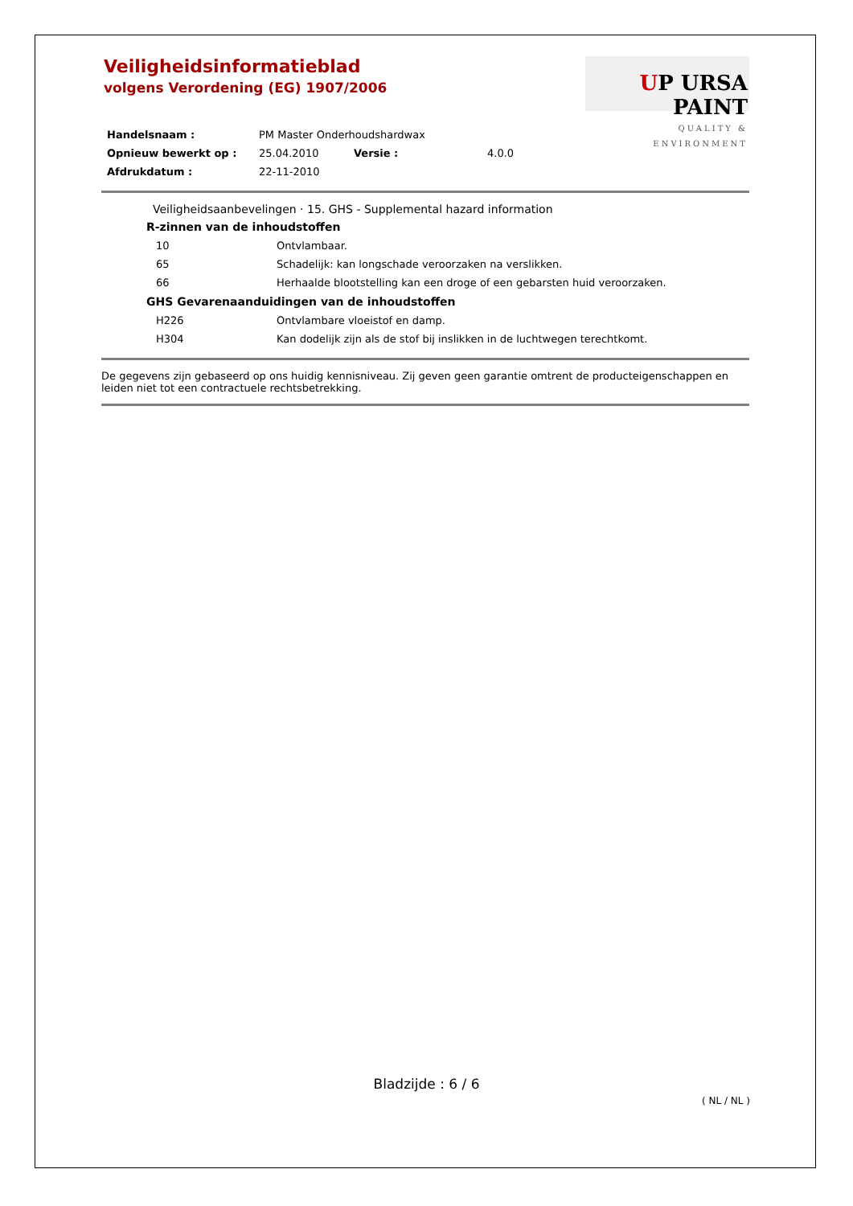Veiligheidsinformatieblad
volgens Verordening (EG) 1907/2006
UP URSA PAINT
QUALITY & ENVIRONMENT
| Handelsnaam : | PM Master Onderhoudshardwax | | |
| Opnieuw bewerkt op : | 25.04.2010 | Versie : | 4.0.0 |
| Afdrukdatum : | 22-11-2010 | | |
Veiligheidsaanbevelingen · 15. GHS - Supplemental hazard information
R-zinnen van de inhoudstoffen
| 10 | Ontvlambaar. |
| 65 | Schadelijk: kan longschade veroorzaken na verslikken. |
| 66 | Herhaalde blootstelling kan een droge of een gebarsten huid veroorzaken. |
GHS Gevarenaanduidingen van de inhoudstoffen
| H226 | Ontvlambare vloeistof en damp. |
| H304 | Kan dodelijk zijn als de stof bij inslikken in de luchtwegen terechtkomt. |
De gegevens zijn gebaseerd op ons huidig kennisniveau. Zij geven geen garantie omtrent de producteigenschappen en leiden niet tot een contractuele rechtsbetrekking.
Bladzijde : 6 / 6
( NL / NL )